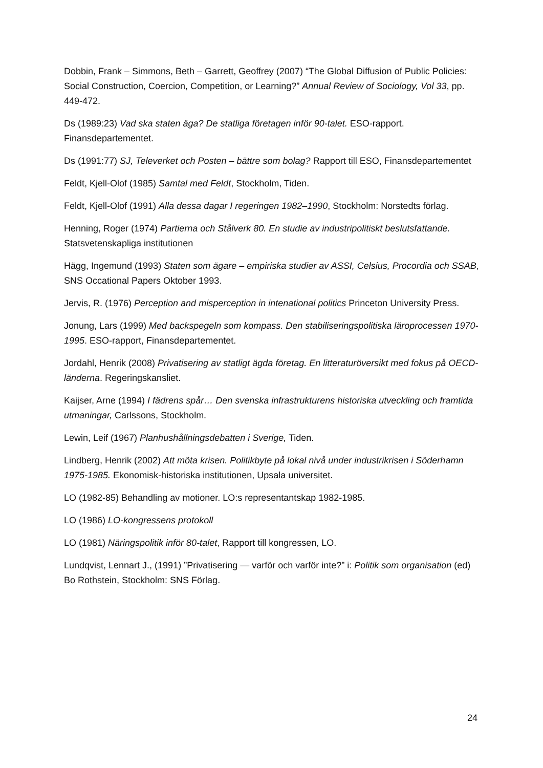Dobbin, Frank – Simmons, Beth – Garrett, Geoffrey (2007) “The Global Diffusion of Public Policies: Social Construction, Coercion, Competition, or Learning?” Annual Review of Sociology, Vol 33, pp. 449-472.
Ds (1989:23) Vad ska staten äga? De statliga företagen inför 90-talet. ESO-rapport. Finansdepartementet.
Ds (1991:77) SJ, Televerket och Posten – bättre som bolag? Rapport till ESO, Finansdepartementet
Feldt, Kjell-Olof (1985) Samtal med Feldt, Stockholm, Tiden.
Feldt, Kjell-Olof (1991) Alla dessa dagar I regeringen 1982–1990, Stockholm: Norstedts förlag.
Henning, Roger (1974) Partierna och Stålverk 80. En studie av industripolitiskt beslutsfattande. Statsvetenskapliga institutionen
Hägg, Ingemund (1993) Staten som ägare – empiriska studier av ASSI, Celsius, Procordia och SSAB, SNS Occational Papers Oktober 1993.
Jervis, R. (1976) Perception and misperception in intenational politics Princeton University Press.
Jonung, Lars (1999) Med backspegeln som kompass. Den stabiliseringspolitiska läroprocessen 1970-1995. ESO-rapport, Finansdepartementet.
Jordahl, Henrik (2008) Privatisering av statligt ägda företag. En litteraturöversikt med fokus på OECD-länderna. Regeringskansliet.
Kaijser, Arne (1994) I fädrens spår… Den svenska infrastrukturens historiska utveckling och framtida utmaningar, Carlssons, Stockholm.
Lewin, Leif (1967) Planhushållningsdebatten i Sverige, Tiden.
Lindberg, Henrik (2002) Att möta krisen. Politikbyte på lokal nivå under industrikrisen i Söderhamn 1975-1985. Ekonomisk-historiska institutionen, Upsala universitet.
LO (1982-85) Behandling av motioner. LO:s representantskap 1982-1985.
LO (1986) LO-kongressens protokoll
LO (1981) Näringspolitik inför 80-talet, Rapport till kongressen, LO.
Lundqvist, Lennart J., (1991) ”Privatisering — varför och varför inte?” i: Politik som organisation (ed) Bo Rothstein, Stockholm: SNS Förlag.
24